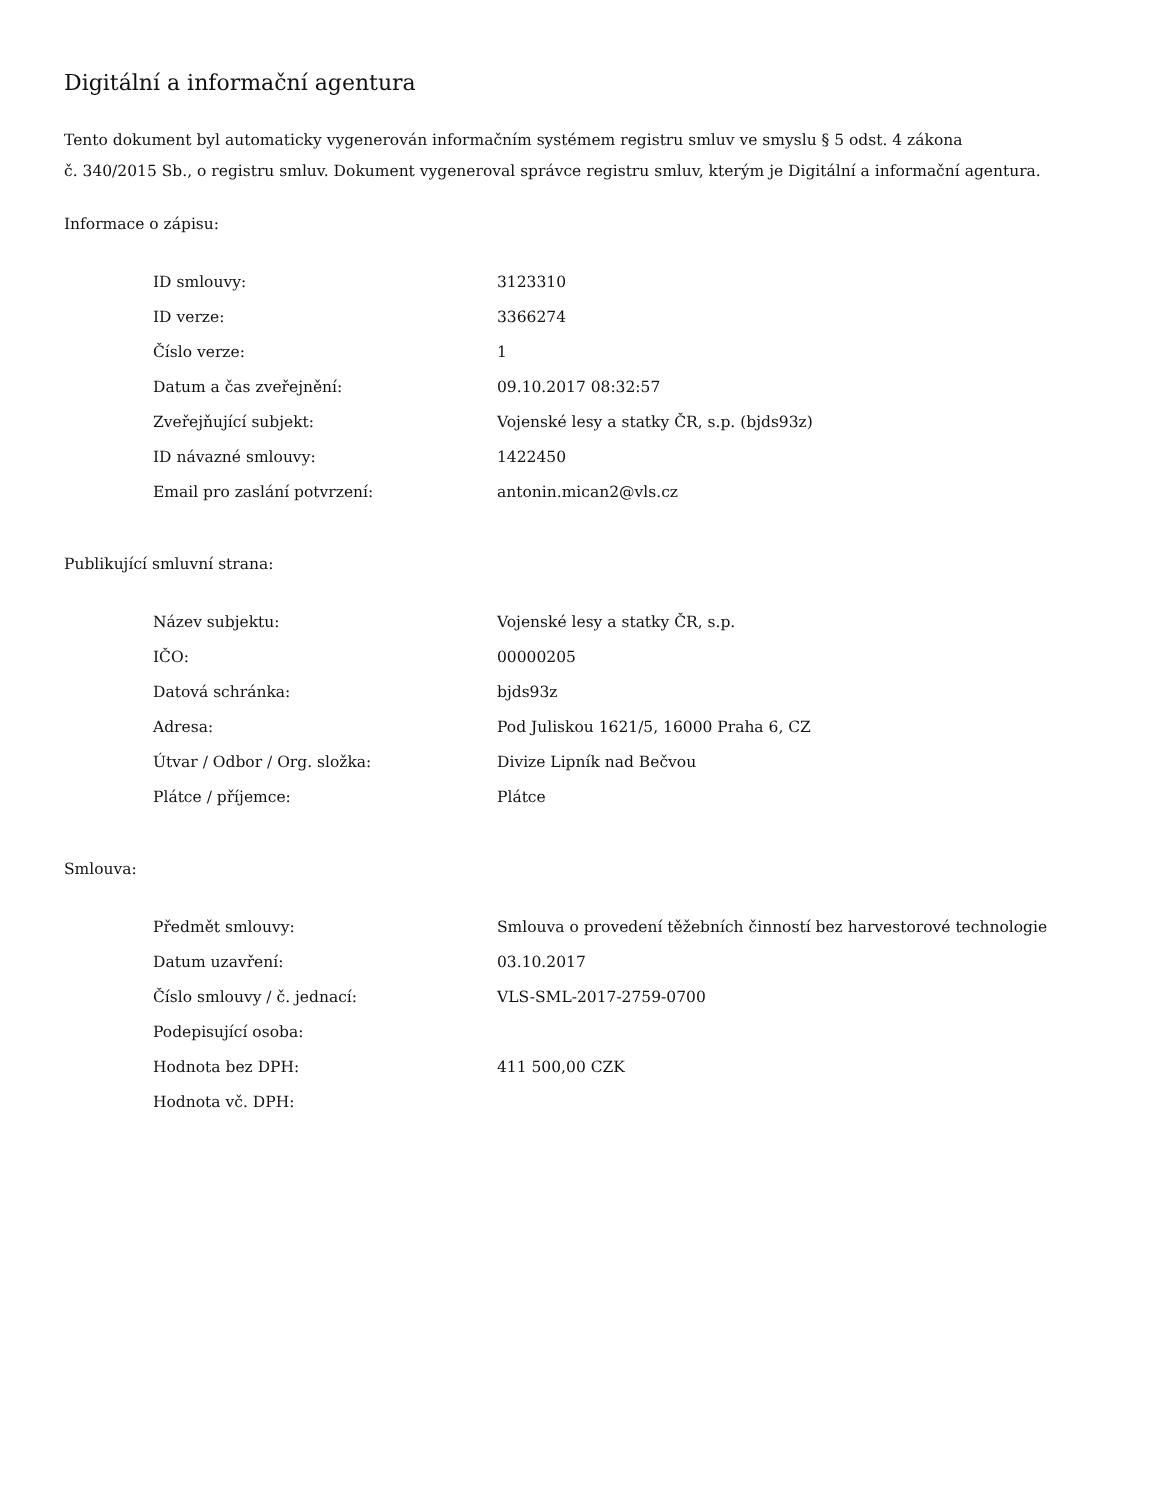Digitální a informační agentura
Tento dokument byl automaticky vygenerován informačním systémem registru smluv ve smyslu § 5 odst. 4 zákona
č. 340/2015 Sb., o registru smluv. Dokument vygeneroval správce registru smluv, kterým je Digitální a informační agentura.
Informace o zápisu:
| ID smlouvy: | 3123310 |
| ID verze: | 3366274 |
| Číslo verze: | 1 |
| Datum a čas zveřejnění: | 09.10.2017 08:32:57 |
| Zveřejňující subjekt: | Vojenské lesy a statky ČR, s.p. (bjds93z) |
| ID návazné smlouvy: | 1422450 |
| Email pro zaslání potvrzení: | antonin.mican2@vls.cz |
Publikující smluvní strana:
| Název subjektu: | Vojenské lesy a statky ČR, s.p. |
| IČO: | 00000205 |
| Datová schránka: | bjds93z |
| Adresa: | Pod Juliskou 1621/5, 16000 Praha 6, CZ |
| Útvar / Odbor / Org. složka: | Divize Lipník nad Bečvou |
| Plátce / příjemce: | Plátce |
Smlouva:
| Předmět smlouvy: | Smlouva o provedení těžebních činností bez harvestorové technologie |
| Datum uzavření: | 03.10.2017 |
| Číslo smlouvy / č. jednací: | VLS-SML-2017-2759-0700 |
| Podepisující osoba: | |
| Hodnota bez DPH: | 411 500,00 CZK |
| Hodnota vč. DPH: | |